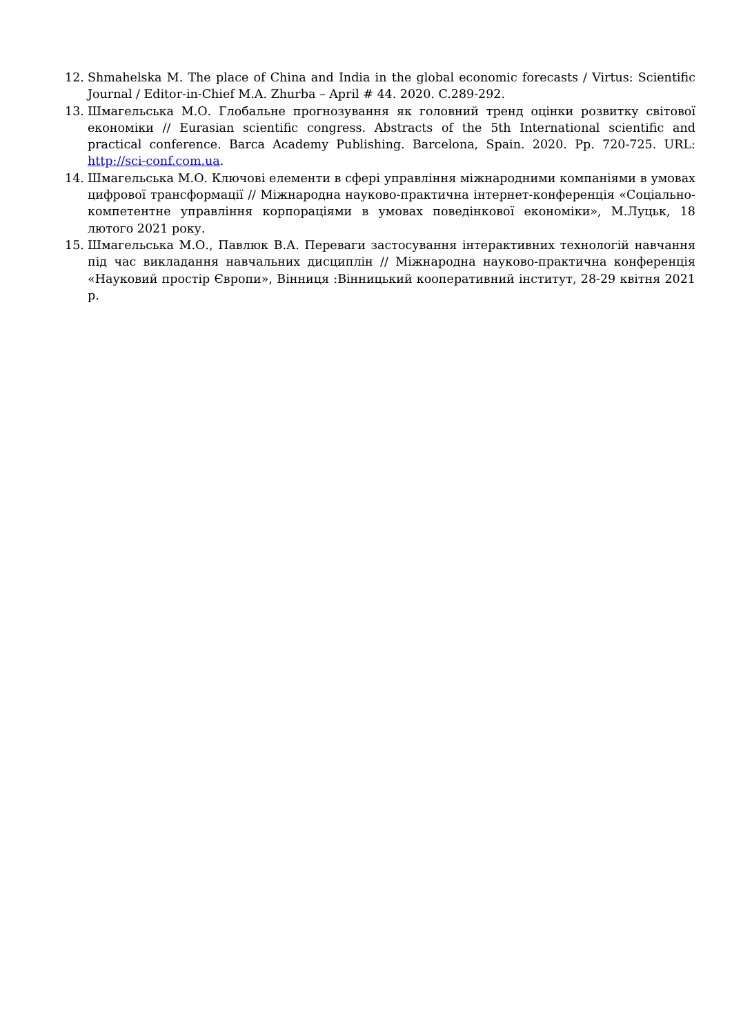12. Shmahelska M. The place of China and India in the global economic forecasts / Virtus: Scientific Journal / Editor-in-Chief M.A. Zhurba – April # 44. 2020. C.289-292.
13. Шмагельська М.О. Глобальне прогнозування як головний тренд оцінки розвитку світової економіки // Eurasian scientific congress. Abstracts of the 5th International scientific and practical conference. Barca Academy Publishing. Barcelona, Spain. 2020. Pp. 720-725. URL: http://sci-conf.com.ua.
14. Шмагельська М.О. Ключові елементи в сфері управління міжнародними компаніями в умовах цифрової трансформації // Міжнародна науково-практична інтернет-конференція «Соціально-компетентне управління корпораціями в умовах поведінкової економіки», М.Луцьк, 18 лютого 2021 року.
15. Шмагельська М.О., Павлюк В.А. Переваги застосування інтерактивних технологій навчання під час викладання навчальних дисциплін // Міжнародна науково-практична конференція «Науковий простір Європи», Вінниця :Вінницький кооперативний інститут, 28-29 квітня 2021 р.